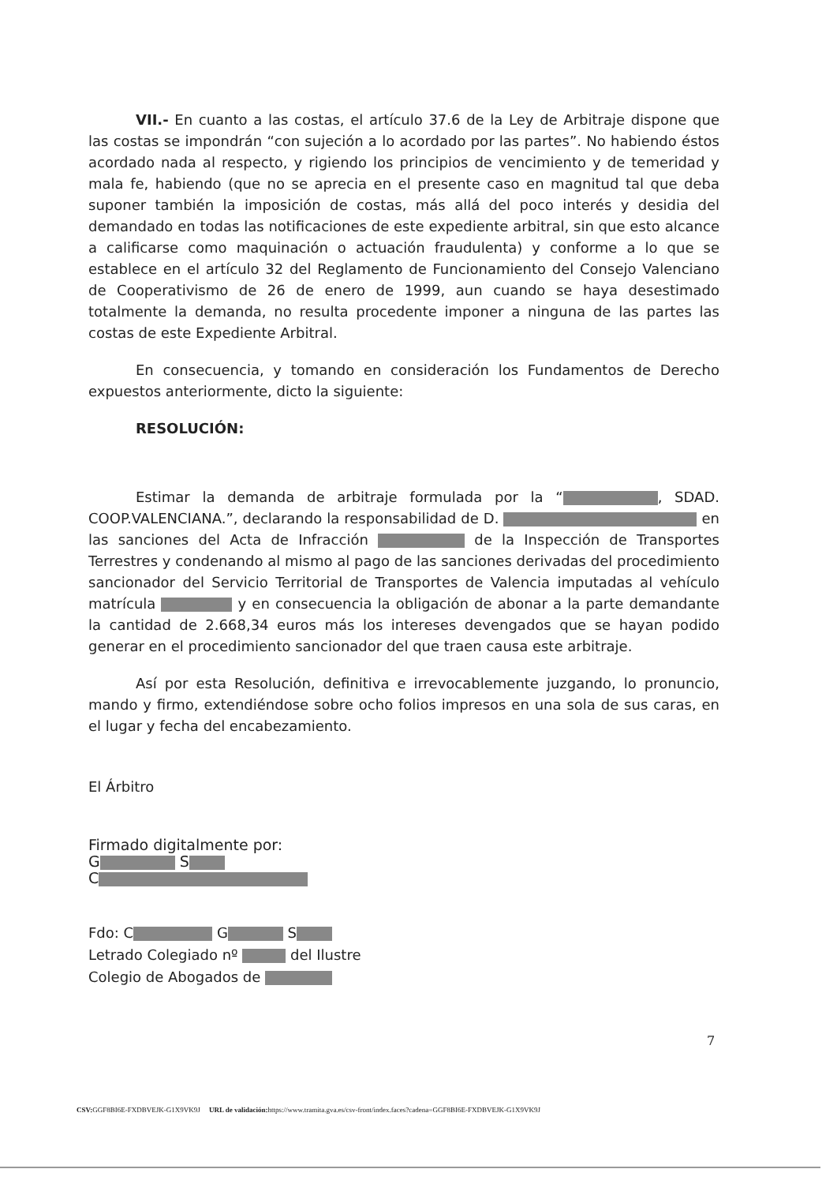VII.- En cuanto a las costas, el artículo 37.6 de la Ley de Arbitraje dispone que las costas se impondrán “con sujeción a lo acordado por las partes”. No habiendo éstos acordado nada al respecto, y rigiendo los principios de vencimiento y de temeridad y mala fe, habiendo (que no se aprecia en el presente caso en magnitud tal que deba suponer también la imposición de costas, más allá del poco interés y desidia del demandado en todas las notificaciones de este expediente arbitral, sin que esto alcance a calificarse como maquinación o actuación fraudulenta) y conforme a lo que se establece en el artículo 32 del Reglamento de Funcionamiento del Consejo Valenciano de Cooperativismo de 26 de enero de 1999, aun cuando se haya desestimado totalmente la demanda, no resulta procedente imponer a ninguna de las partes las costas de este Expediente Arbitral.
En consecuencia, y tomando en consideración los Fundamentos de Derecho expuestos anteriormente, dicto la siguiente:
RESOLUCIÓN:
Estimar la demanda de arbitraje formulada por la “ , SDAD. COOP.VALENCIANA.”, declarando la responsabilidad de D. en las sanciones del Acta de Infracción de la Inspección de Transportes Terrestres y condenando al mismo al pago de las sanciones derivadas del procedimiento sancionador del Servicio Territorial de Transportes de Valencia imputadas al vehículo matrícula y en consecuencia la obligación de abonar a la parte demandante la cantidad de 2.668,34 euros más los intereses devengados que se hayan podido generar en el procedimiento sancionador del que traen causa este arbitraje.
Así por esta Resolución, definitiva e irrevocablemente juzgando, lo pronuncio, mando y firmo, extendiéndose sobre ocho folios impresos en una sola de sus caras, en el lugar y fecha del encabezamiento.
El Árbitro
Firmado digitalmente por:
G S
C
Fdo: C G S
Letrado Colegiado nº del Ilustre
Colegio de Abogados de
7
CSV: GGF8BI6E-FXDBVEJK-G1X9VK9J URL de validación: https://www.tramita.gva.es/csv-front/index.faces?cadena=GGF8BI6E-FXDBVEJK-G1X9VK9J